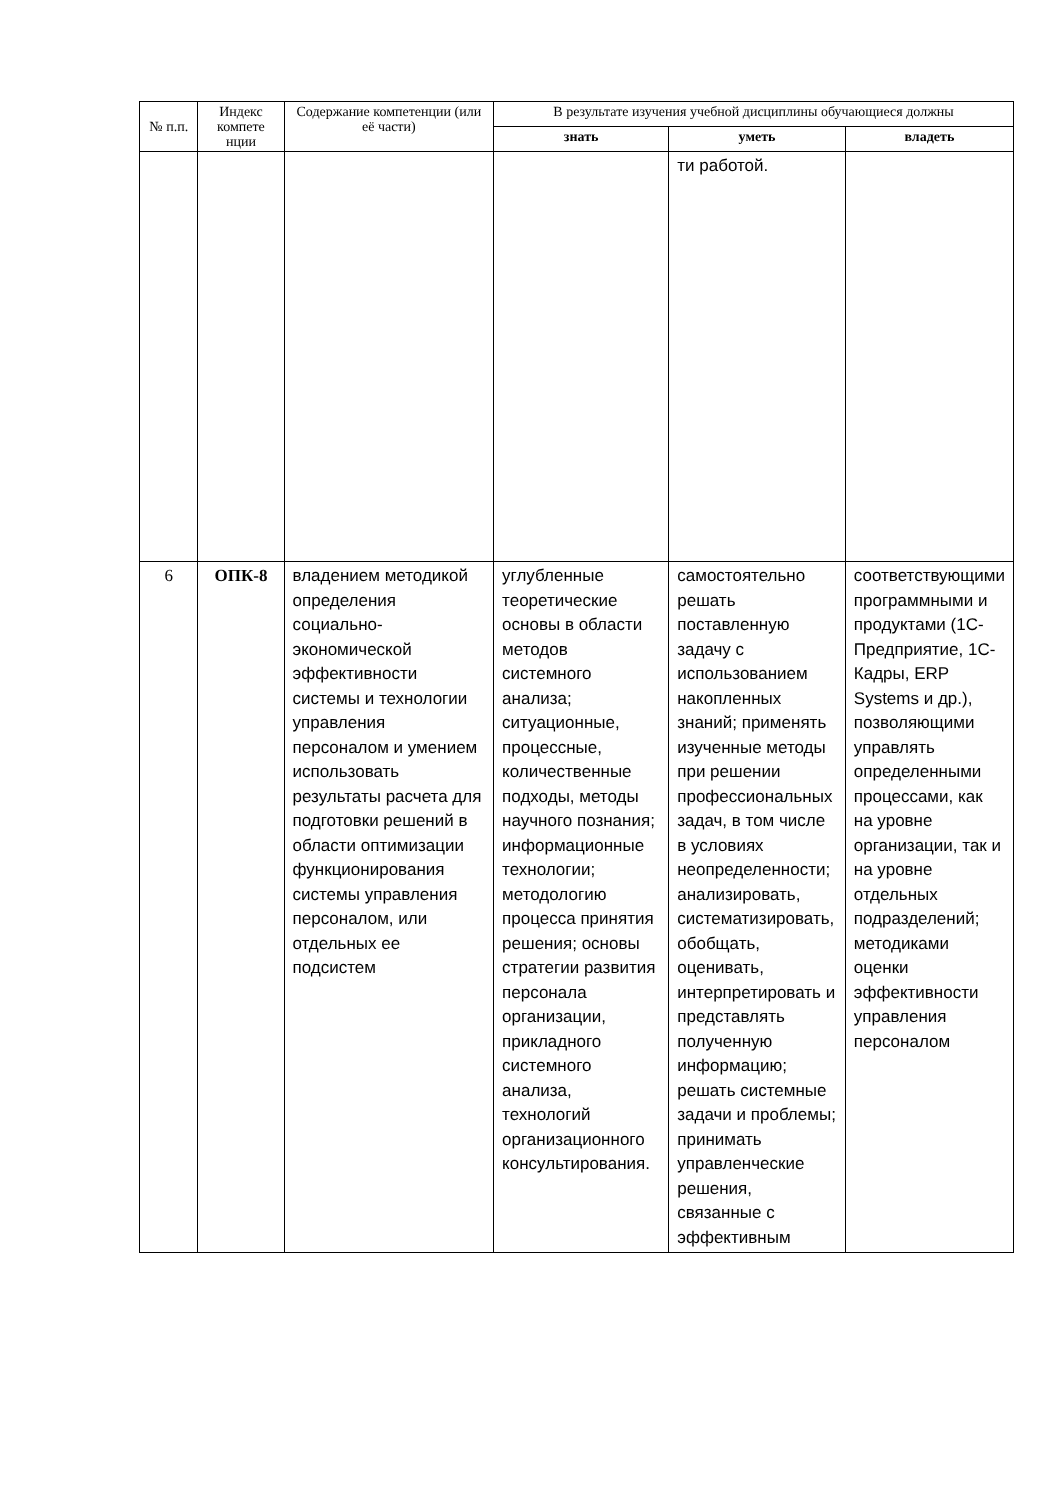| № п.п. | Индекс компете нции | Содержание компетенции (или её части) | В результате изучения учебной дисциплины обучающиеся должны | | |
| --- | --- | --- | --- | --- | --- |
| | | | знать | уметь | владеть |
| | | | | ти работой. | |
| 6 | ОПК-8 | владением методикой определения социально-экономической эффективности системы и технологии управления персоналом и умением использовать результаты расчета для подготовки решений в области оптимизации функционирования системы управления персоналом, или отдельных ее подсистем | углубленные теоретические основы в области методов системного анализа; ситуационные, процессные, количественные подходы, методы научного познания; информационные технологии; методологию процесса принятия решения; основы стратегии развития персонала организации, прикладного системного анализа, технологий организационного консультирования. | самостоятельно решать поставленную задачу с использованием накопленных знаний; применять изученные методы при решении профессиональных задач, в том числе в условиях неопределенности; анализировать, систематизировать, обобщать, оценивать, интерпретировать и представлять полученную информацию; решать системные задачи и проблемы; принимать управленческие решения, связанные с эффективным | соответствующими программными и продуктами (1С-Предприятие, 1С-Кадры, ERP Systems и др.), позволяющими управлять определенными процессами, как на уровне организации, так и на уровне отдельных подразделений; методиками оценки эффективности управления персоналом |